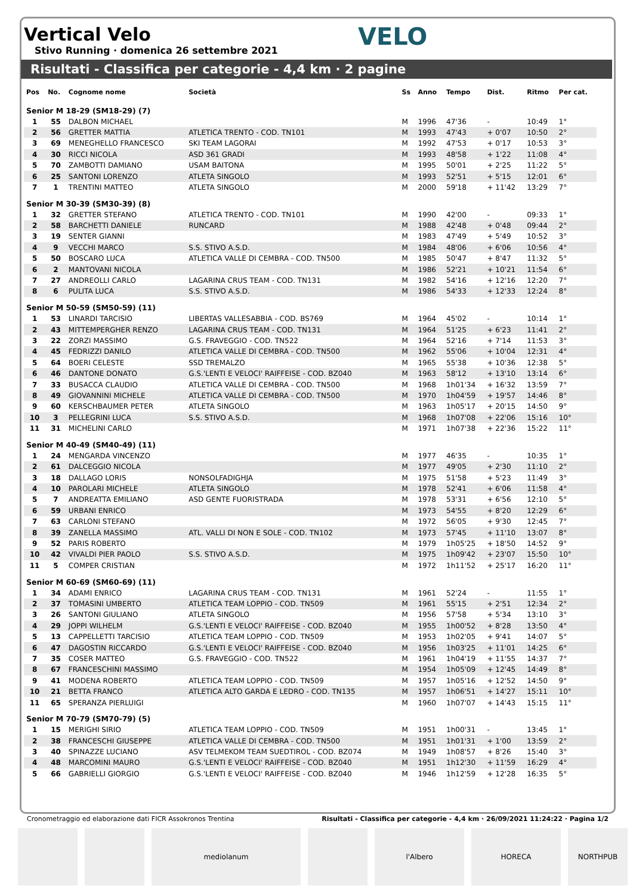VELO
Vertical Velo
Stivo Running · domenica 26 settembre 2021
Risultati - Classifica per categorie - 4,4 km · 2 pagine
| Pos | No. | Cognome nome | Società | Ss | Anno | Tempo | Dist. | Ritmo | Per cat. |
| --- | --- | --- | --- | --- | --- | --- | --- | --- | --- |
| Senior M 18-29 (SM18-29) (7) | | | | | | | | | |
| 1 | 55 | DALBON MICHAEL | | M | 1996 | 47'36 | - | 10:49 | 1° |
| 2 | 56 | GRETTER MATTIA | ATLETICA TRENTO - COD. TN101 | M | 1993 | 47'43 | + 0'07 | 10:50 | 2° |
| 3 | 69 | MENEGHELLO FRANCESCO | SKI TEAM LAGORAI | M | 1992 | 47'53 | + 0'17 | 10:53 | 3° |
| 4 | 30 | RICCI NICOLA | ASD 361 GRADI | M | 1993 | 48'58 | + 1'22 | 11:08 | 4° |
| 5 | 70 | ZAMBOTTI DAMIANO | USAM BAITONA | M | 1995 | 50'01 | + 2'25 | 11:22 | 5° |
| 6 | 25 | SANTONI LORENZO | ATLETA SINGOLO | M | 1993 | 52'51 | + 5'15 | 12:01 | 6° |
| 7 | 1 | TRENTINI MATTEO | ATLETA SINGOLO | M | 2000 | 59'18 | + 11'42 | 13:29 | 7° |
| Senior M 30-39 (SM30-39) (8) | | | | | | | | | |
| 1 | 32 | GRETTER STEFANO | ATLETICA TRENTO - COD. TN101 | M | 1990 | 42'00 | - | 09:33 | 1° |
| 2 | 58 | BARCHETTI DANIELE | RUNCARD | M | 1988 | 42'48 | + 0'48 | 09:44 | 2° |
| 3 | 19 | SENTER GIANNI | | M | 1983 | 47'49 | + 5'49 | 10:52 | 3° |
| 4 | 9 | VECCHI MARCO | S.S. STIVO A.S.D. | M | 1984 | 48'06 | + 6'06 | 10:56 | 4° |
| 5 | 50 | BOSCARO LUCA | ATLETICA VALLE DI CEMBRA - COD. TN500 | M | 1985 | 50'47 | + 8'47 | 11:32 | 5° |
| 6 | 2 | MANTOVANI NICOLA | | M | 1986 | 52'21 | + 10'21 | 11:54 | 6° |
| 7 | 27 | ANDREOLLI CARLO | LAGARINA CRUS TEAM - COD. TN131 | M | 1982 | 54'16 | + 12'16 | 12:20 | 7° |
| 8 | 6 | PULITA LUCA | S.S. STIVO A.S.D. | M | 1986 | 54'33 | + 12'33 | 12:24 | 8° |
| Senior M 50-59 (SM50-59) (11) | | | | | | | | | |
| 1 | 53 | LINARDI TARCISIO | LIBERTAS VALLESABBIA - COD. BS769 | M | 1964 | 45'02 | - | 10:14 | 1° |
| 2 | 43 | MITTEMPERGHER RENZO | LAGARINA CRUS TEAM - COD. TN131 | M | 1964 | 51'25 | + 6'23 | 11:41 | 2° |
| 3 | 22 | ZORZI MASSIMO | G.S. FRAVEGGIO - COD. TN522 | M | 1964 | 52'16 | + 7'14 | 11:53 | 3° |
| 4 | 45 | FEDRIZZI DANILO | ATLETICA VALLE DI CEMBRA - COD. TN500 | M | 1962 | 55'06 | + 10'04 | 12:31 | 4° |
| 5 | 64 | BOERI CELESTE | SSD TREMALZO | M | 1965 | 55'38 | + 10'36 | 12:38 | 5° |
| 6 | 46 | DANTONE DONATO | G.S.'LENTI E VELOCI' RAIFFEISE - COD. BZ040 | M | 1963 | 58'12 | + 13'10 | 13:14 | 6° |
| 7 | 33 | BUSACCA CLAUDIO | ATLETICA VALLE DI CEMBRA - COD. TN500 | M | 1968 | 1h01'34 | + 16'32 | 13:59 | 7° |
| 8 | 49 | GIOVANNINI MICHELE | ATLETICA VALLE DI CEMBRA - COD. TN500 | M | 1970 | 1h04'59 | + 19'57 | 14:46 | 8° |
| 9 | 60 | KERSCHBAUMER PETER | ATLETA SINGOLO | M | 1963 | 1h05'17 | + 20'15 | 14:50 | 9° |
| 10 | 3 | PELLEGRINI LUCA | S.S. STIVO A.S.D. | M | 1968 | 1h07'08 | + 22'06 | 15:16 | 10° |
| 11 | 31 | MICHELINI CARLO | | M | 1971 | 1h07'38 | + 22'36 | 15:22 | 11° |
| Senior M 40-49 (SM40-49) (11) | | | | | | | | | |
| 1 | 24 | MENGARDA VINCENZO | | M | 1977 | 46'35 | - | 10:35 | 1° |
| 2 | 61 | DALCEGGIO NICOLA | | M | 1977 | 49'05 | + 2'30 | 11:10 | 2° |
| 3 | 18 | DALLAGO LORIS | NONSOLFADIGHJA | M | 1975 | 51'58 | + 5'23 | 11:49 | 3° |
| 4 | 10 | PAROLARI MICHELE | ATLETA SINGOLO | M | 1978 | 52'41 | + 6'06 | 11:58 | 4° |
| 5 | 7 | ANDREATTA EMILIANO | ASD GENTE FUORISTRADA | M | 1978 | 53'31 | + 6'56 | 12:10 | 5° |
| 6 | 59 | URBANI ENRICO | | M | 1973 | 54'55 | + 8'20 | 12:29 | 6° |
| 7 | 63 | CARLONI STEFANO | | M | 1972 | 56'05 | + 9'30 | 12:45 | 7° |
| 8 | 39 | ZANELLA MASSIMO | ATL. VALLI DI NON E SOLE - COD. TN102 | M | 1973 | 57'45 | + 11'10 | 13:07 | 8° |
| 9 | 52 | PARIS ROBERTO | | M | 1979 | 1h05'25 | + 18'50 | 14:52 | 9° |
| 10 | 42 | VIVALDI PIER PAOLO | S.S. STIVO A.S.D. | M | 1975 | 1h09'42 | + 23'07 | 15:50 | 10° |
| 11 | 5 | COMPER CRISTIAN | | M | 1972 | 1h11'52 | + 25'17 | 16:20 | 11° |
| Senior M 60-69 (SM60-69) (11) | | | | | | | | | |
| 1 | 34 | ADAMI ENRICO | LAGARINA CRUS TEAM - COD. TN131 | M | 1961 | 52'24 | - | 11:55 | 1° |
| 2 | 37 | TOMASINI UMBERTO | ATLETICA TEAM LOPPIO - COD. TN509 | M | 1961 | 55'15 | + 2'51 | 12:34 | 2° |
| 3 | 26 | SANTONI GIULIANO | ATLETA SINGOLO | M | 1956 | 57'58 | + 5'34 | 13:10 | 3° |
| 4 | 29 | JOPPI WILHELM | G.S.'LENTI E VELOCI' RAIFFEISE - COD. BZ040 | M | 1955 | 1h00'52 | + 8'28 | 13:50 | 4° |
| 5 | 13 | CAPPELLETTI TARCISIO | ATLETICA TEAM LOPPIO - COD. TN509 | M | 1953 | 1h02'05 | + 9'41 | 14:07 | 5° |
| 6 | 47 | DAGOSTIN RICCARDO | G.S.'LENTI E VELOCI' RAIFFEISE - COD. BZ040 | M | 1956 | 1h03'25 | + 11'01 | 14:25 | 6° |
| 7 | 35 | COSER MATTEO | G.S. FRAVEGGIO - COD. TN522 | M | 1961 | 1h04'19 | + 11'55 | 14:37 | 7° |
| 8 | 67 | FRANCESCHINI MASSIMO | | M | 1954 | 1h05'09 | + 12'45 | 14:49 | 8° |
| 9 | 41 | MODENA ROBERTO | ATLETICA TEAM LOPPIO - COD. TN509 | M | 1957 | 1h05'16 | + 12'52 | 14:50 | 9° |
| 10 | 21 | BETTA FRANCO | ATLETICA ALTO GARDA E LEDRO - COD. TN135 | M | 1957 | 1h06'51 | + 14'27 | 15:11 | 10° |
| 11 | 65 | SPERANZA PIERLUIGI | | M | 1960 | 1h07'07 | + 14'43 | 15:15 | 11° |
| Senior M 70-79 (SM70-79) (5) | | | | | | | | | |
| 1 | 15 | MERIGHI SIRIO | ATLETICA TEAM LOPPIO - COD. TN509 | M | 1951 | 1h00'31 | - | 13:45 | 1° |
| 2 | 38 | FRANCESCHI GIUSEPPE | ATLETICA VALLE DI CEMBRA - COD. TN500 | M | 1951 | 1h01'31 | + 1'00 | 13:59 | 2° |
| 3 | 40 | SPINAZZE LUCIANO | ASV TELMEKOM TEAM SUEDTIROL - COD. BZ074 | M | 1949 | 1h08'57 | + 8'26 | 15:40 | 3° |
| 4 | 48 | MARCOMINI MAURO | G.S.'LENTI E VELOCI' RAIFFEISE - COD. BZ040 | M | 1951 | 1h12'30 | + 11'59 | 16:29 | 4° |
| 5 | 66 | GABRIELLI GIORGIO | G.S.'LENTI E VELOCI' RAIFFEISE - COD. BZ040 | M | 1946 | 1h12'59 | + 12'28 | 16:35 | 5° |
Cronometraggio ed elaborazione dati FICR Assokronos Trentina Risultati - Classifica per categorie - 4,4 km · 26/09/2021 11:24:22 · Pagina 1/2
mediolanum l'Albero HORECA NORTHPUB